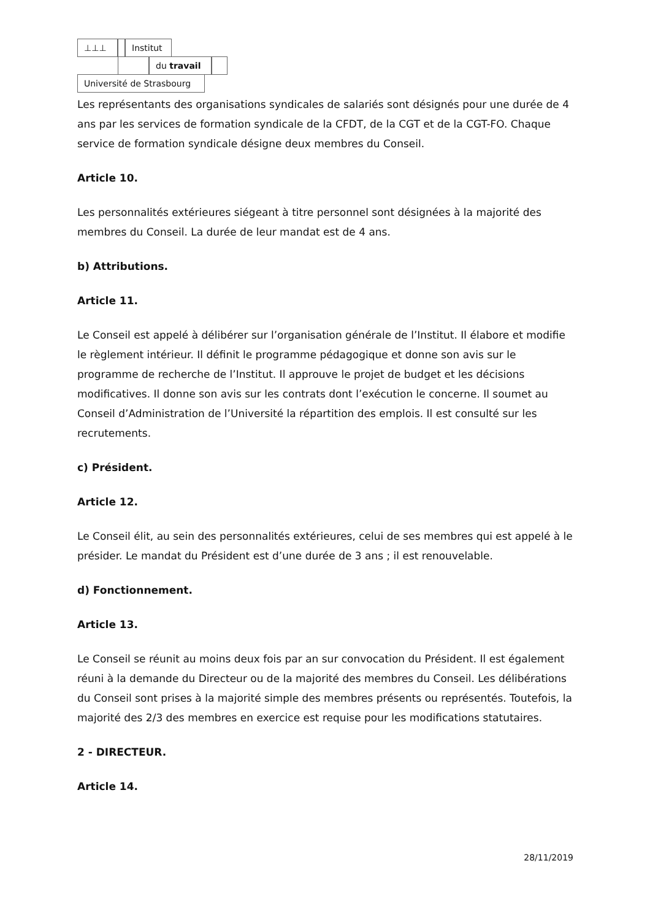⊥⊥⊥ Institut
du travail
Université de Strasbourg
Les représentants des organisations syndicales de salariés sont désignés pour une durée de 4 ans par les services de formation syndicale de la CFDT, de la CGT et de la CGT-FO. Chaque service de formation syndicale désigne deux membres du Conseil.
Article 10.
Les personnalités extérieures siégeant à titre personnel sont désignées à la majorité des membres du Conseil. La durée de leur mandat est de 4 ans.
b) Attributions.
Article 11.
Le Conseil est appelé à délibérer sur l’organisation générale de l’Institut. Il élabore et modifie le règlement intérieur. Il définit le programme pédagogique et donne son avis sur le programme de recherche de l’Institut. Il approuve le projet de budget et les décisions modificatives. Il donne son avis sur les contrats dont l’exécution le concerne. Il soumet au Conseil d’Administration de l’Université la répartition des emplois. Il est consulté sur les recrutements.
c) Président.
Article 12.
Le Conseil élit, au sein des personnalités extérieures, celui de ses membres qui est appelé à le présider. Le mandat du Président est d’une durée de 3 ans ; il est renouvelable.
d) Fonctionnement.
Article 13.
Le Conseil se réunit au moins deux fois par an sur convocation du Président. Il est également réuni à la demande du Directeur ou de la majorité des membres du Conseil. Les délibérations du Conseil sont prises à la majorité simple des membres présents ou représentés. Toutefois, la majorité des 2/3 des membres en exercice est requise pour les modifications statutaires.
2 - DIRECTEUR.
Article 14.
28/11/2019